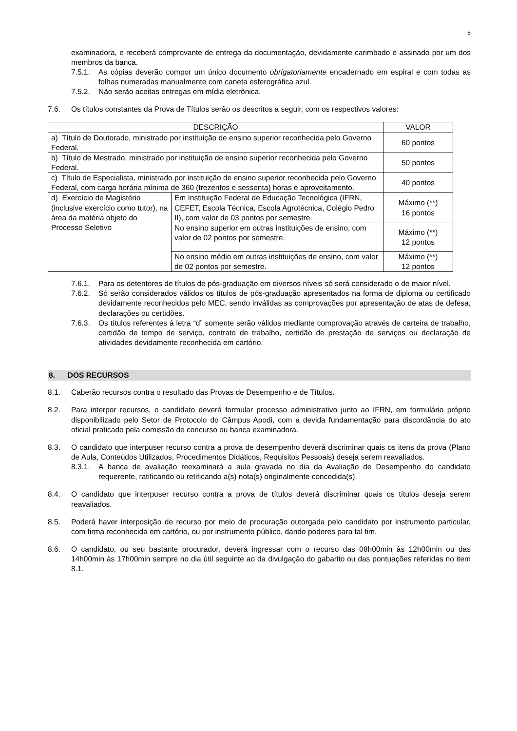6
examinadora, e receberá comprovante de entrega da documentação, devidamente carimbado e assinado por um dos membros da banca.
7.5.1. As cópias deverão compor um único documento obrigatoriamente encadernado em espiral e com todas as folhas numeradas manualmente com caneta esferográfica azul.
7.5.2. Não serão aceitas entregas em mídia eletrônica.
7.6. Os títulos constantes da Prova de Títulos serão os descritos a seguir, com os respectivos valores:
| DESCRIÇÃO | | VALOR |
| --- | --- | --- |
| a) Título de Doutorado, ministrado por instituição de ensino superior reconhecida pelo Governo Federal. | | 60 pontos |
| b) Título de Mestrado, ministrado por instituição de ensino superior reconhecida pelo Governo Federal. | | 50 pontos |
| c) Título de Especialista, ministrado por instituição de ensino superior reconhecida pelo Governo Federal, com carga horária mínima de 360 (trezentos e sessenta) horas e aproveitamento. | | 40 pontos |
| d) Exercício de Magistério (inclusive exercício como tutor), na área da matéria objeto do Processo Seletivo | Em Instituição Federal de Educação Tecnológica (IFRN, CEFET, Escola Técnica, Escola Agrotécnica, Colégio Pedro II), com valor de 03 pontos por semestre. | Máximo (**) 16 pontos |
| | No ensino superior em outras instituições de ensino, com valor de 02 pontos por semestre. | Máximo (**) 12 pontos |
| | No ensino médio em outras instituições de ensino, com valor de 02 pontos por semestre. | Máximo (**) 12 pontos |
7.6.1. Para os detentores de títulos de pós-graduação em diversos níveis só será considerado o de maior nível.
7.6.2. Só serão considerados válidos os títulos de pós-graduação apresentados na forma de diploma ou certificado devidamente reconhecidos pelo MEC, sendo inválidas as comprovações por apresentação de atas de defesa, declarações ou certidões.
7.6.3. Os títulos referentes à letra “d” somente serão válidos mediante comprovação através de carteira de trabalho, certidão de tempo de serviço, contrato de trabalho, certidão de prestação de serviços ou declaração de atividades devidamente reconhecida em cartório.
8. DOS RECURSOS
8.1. Caberão recursos contra o resultado das Provas de Desempenho e de Títulos.
8.2. Para interpor recursos, o candidato deverá formular processo administrativo junto ao IFRN, em formulário próprio disponibilizado pelo Setor de Protocolo do Câmpus Apodi, com a devida fundamentação para discordância do ato oficial praticado pela comissão de concurso ou banca examinadora.
8.3. O candidato que interpuser recurso contra a prova de desempenho deverá discriminar quais os itens da prova (Plano de Aula, Conteúdos Utilizados, Procedimentos Didáticos, Requisitos Pessoais) deseja serem reavaliados.
8.3.1. A banca de avaliação reexaminará a aula gravada no dia da Avaliação de Desempenho do candidato requerente, ratificando ou retificando a(s) nota(s) originalmente concedida(s).
8.4. O candidato que interpuser recurso contra a prova de títulos deverá discriminar quais os títulos deseja serem reavaliados.
8.5. Poderá haver interposição de recurso por meio de procuração outorgada pelo candidato por instrumento particular, com firma reconhecida em cartório, ou por instrumento público, dando poderes para tal fim.
8.6. O candidato, ou seu bastante procurador, deverá ingressar com o recurso das 08h00min às 12h00min ou das 14h00min às 17h00min sempre no dia útil seguinte ao da divulgação do gabarito ou das pontuações referidas no item 8.1.